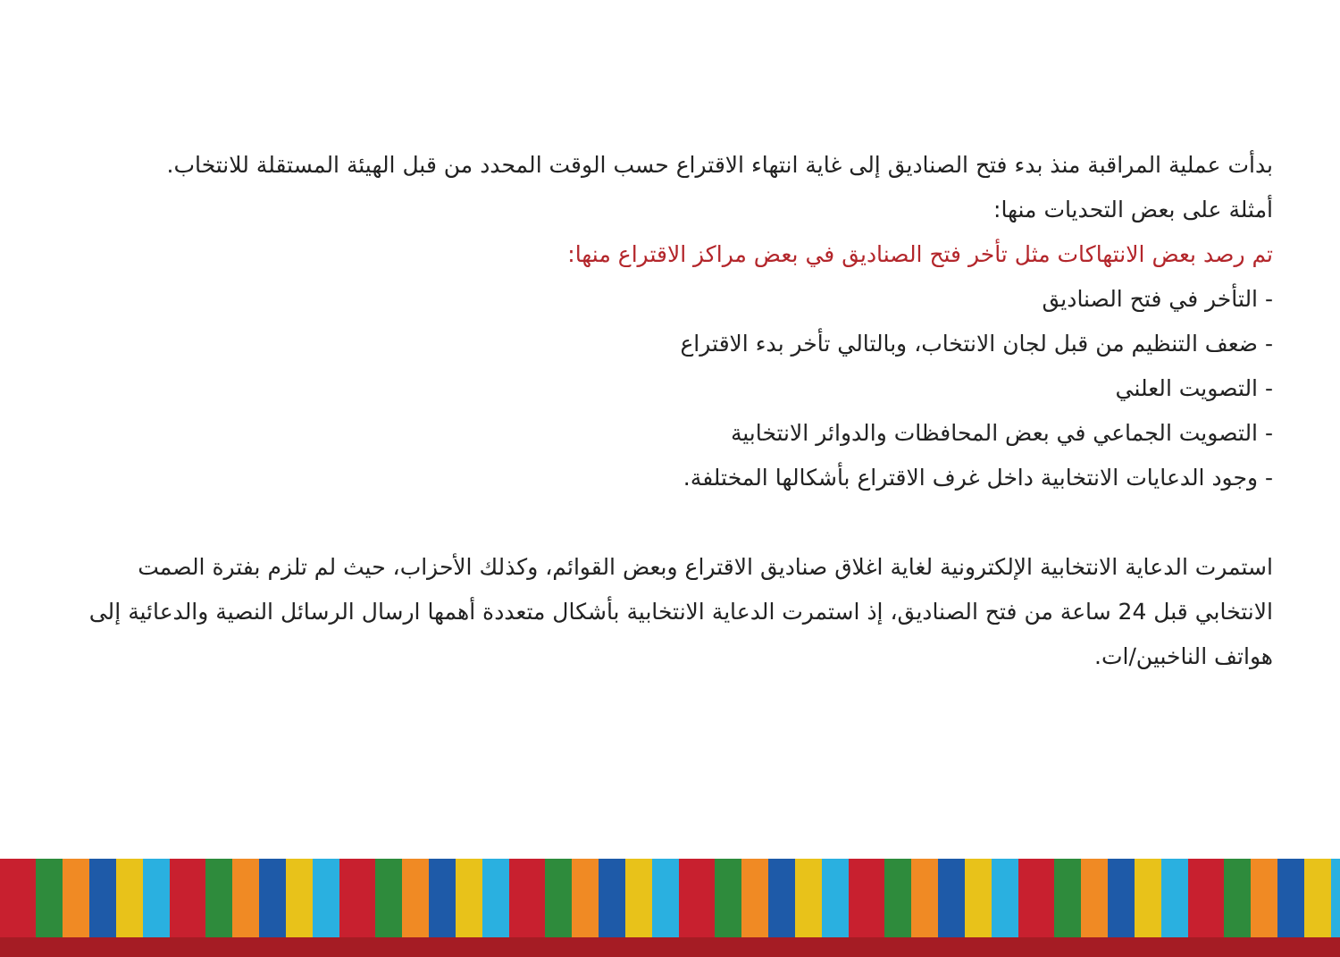بدأت عملية المراقبة منذ بدء فتح الصناديق إلى غاية انتهاء الاقتراع حسب الوقت المحدد من قبل الهيئة المستقلة للانتخاب.
أمثلة على بعض التحديات منها:
تم رصد بعض الانتهاكات مثل تأخر فتح الصناديق في بعض مراكز الاقتراع منها:
- التأخر في فتح الصناديق
- ضعف التنظيم من قبل لجان الانتخاب، وبالتالي تأخر بدء الاقتراع
- التصويت العلني
- التصويت الجماعي في بعض المحافظات والدوائر الانتخابية
- وجود الدعايات الانتخابية داخل غرف الاقتراع بأشكالها المختلفة.
استمرت الدعاية الانتخابية الإلكترونية لغاية اغلاق صناديق الاقتراع وبعض القوائم، وكذلك الأحزاب، حيث لم تلزم بفترة الصمت الانتخابي قبل 24 ساعة من فتح الصناديق، إذ استمرت الدعاية الانتخابية بأشكال متعددة أهمها ارسال الرسائل النصية والدعائية إلى هواتف الناخبين/ات.